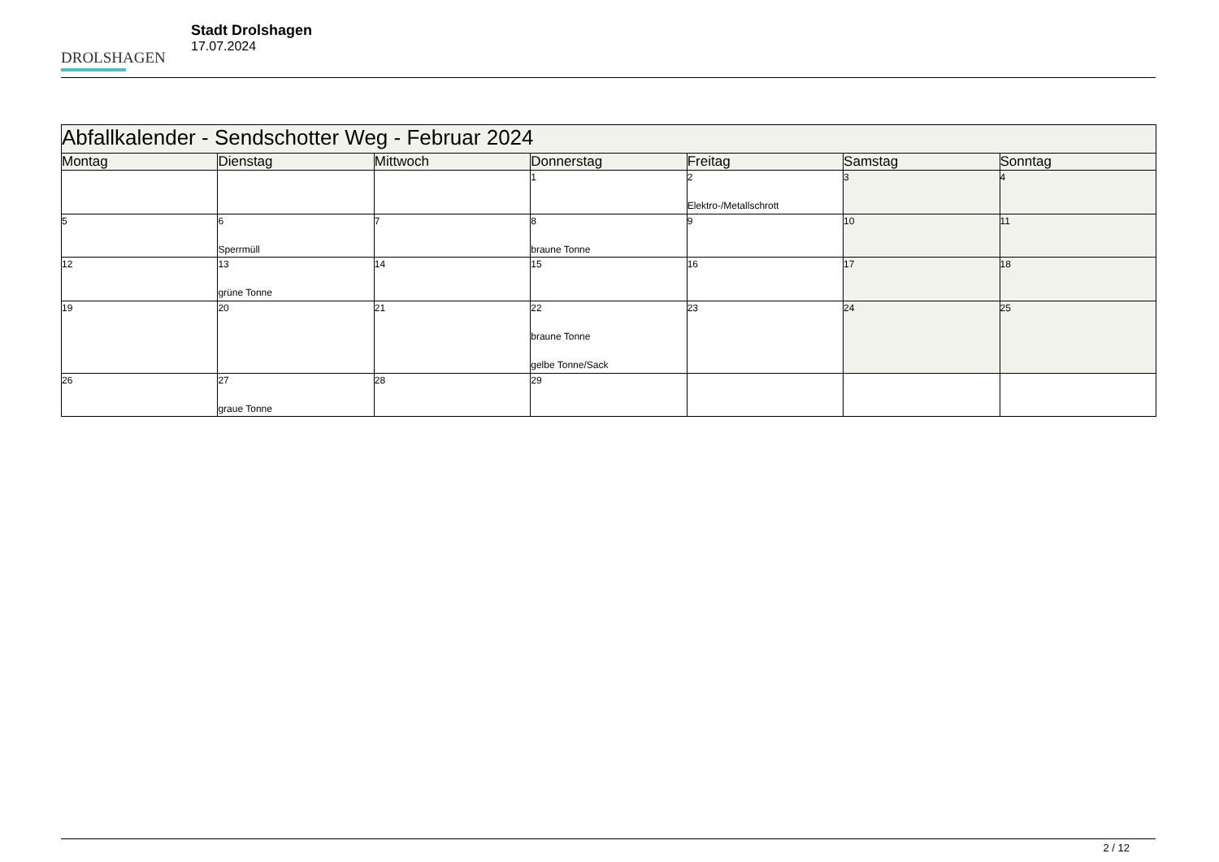DROLSHAGEN
Stadt Drolshagen
17.07.2024
| Abfallkalender - Sendschotter Weg - Februar 2024 | | | | | | |
| --- | --- | --- | --- | --- | --- | --- |
| Montag | Dienstag | Mittwoch | Donnerstag | Freitag | Samstag | Sonntag |
| | | | 1 | 2 Elektro-/Metallschrott | 3 | 4 |
| 5 | 6 Sperrmüll | 7 | 8 braune Tonne | 9 | 10 | 11 |
| 12 | 13 grüne Tonne | 14 | 15 | 16 | 17 | 18 |
| 19 | 20 | 21 | 22 braune Tonne gelbe Tonne/Sack | 23 | 24 | 25 |
| 26 | 27 graue Tonne | 28 | 29 | | | |
2 / 12